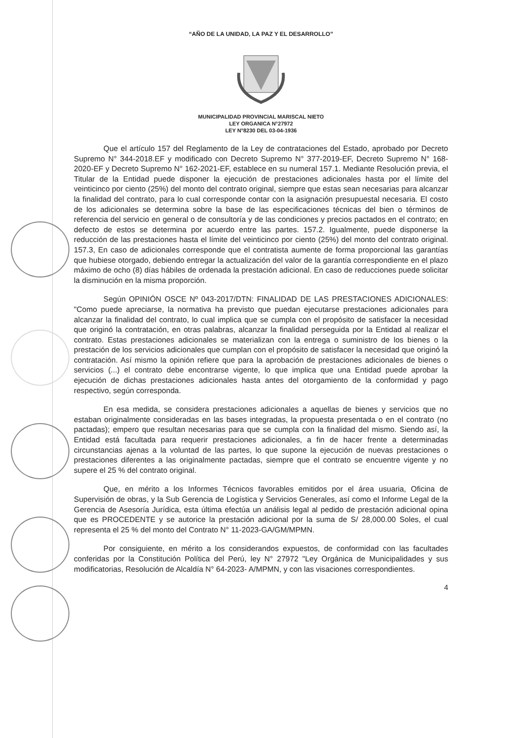“AÑO DE LA UNIDAD, LA PAZ Y EL DESARROLLO”
MUNICIPALIDAD PROVINCIAL MARISCAL NIETO
LEY ORGANICA N°27972
LEY N°8230 DEL 03-04-1936
Que el artículo 157 del Reglamento de la Ley de contrataciones del Estado, aprobado por Decreto Supremo N° 344-2018.EF y modificado con Decreto Supremo N° 377-2019-EF, Decreto Supremo N° 168-2020-EF y Decreto Supremo N° 162-2021-EF, establece en su numeral 157.1. Mediante Resolución previa, el Titular de la Entidad puede disponer la ejecución de prestaciones adicionales hasta por el límite del veinticinco por ciento (25%) del monto del contrato original, siempre que estas sean necesarias para alcanzar la finalidad del contrato, para lo cual corresponde contar con la asignación presupuestal necesaria. El costo de los adicionales se determina sobre la base de las especificaciones técnicas del bien o términos de referencia del servicio en general o de consultoría y de las condiciones y precios pactados en el contrato; en defecto de estos se determina por acuerdo entre las partes. 157.2. Igualmente, puede disponerse la reducción de las prestaciones hasta el límite del veinticinco por ciento (25%) del monto del contrato original. 157.3, En caso de adicionales corresponde que el contratista aumente de forma proporcional las garantías que hubiese otorgado, debiendo entregar la actualización del valor de la garantía correspondiente en el plazo máximo de ocho (8) días hábiles de ordenada la prestación adicional. En caso de reducciones puede solicitar la disminución en la misma proporción.
Según OPINIÓN OSCE Nº 043-2017/DTN: FINALIDAD DE LAS PRESTACIONES ADICIONALES: "Como puede apreciarse, la normativa ha previsto que puedan ejecutarse prestaciones adicionales para alcanzar la finalidad del contrato, lo cual implica que se cumpla con el propósito de satisfacer la necesidad que originó la contratación, en otras palabras, alcanzar la finalidad perseguida por la Entidad al realizar el contrato. Estas prestaciones adicionales se materializan con la entrega o suministro de los bienes o la prestación de los servicios adicionales que cumplan con el propósito de satisfacer la necesidad que originó la contratación. Así mismo la opinión refiere que para la aprobación de prestaciones adicionales de bienes o servicios (...) el contrato debe encontrarse vigente, lo que implica que una Entidad puede aprobar la ejecución de dichas prestaciones adicionales hasta antes del otorgamiento de la conformidad y pago respectivo, según corresponda.
En esa medida, se considera prestaciones adicionales a aquellas de bienes y servicios que no estaban originalmente consideradas en las bases integradas, la propuesta presentada o en el contrato (no pactadas); empero que resultan necesarias para que se cumpla con la finalidad del mismo. Siendo así, la Entidad está facultada para requerir prestaciones adicionales, a fin de hacer frente a determinadas circunstancias ajenas a la voluntad de las partes, lo que supone la ejecución de nuevas prestaciones o prestaciones diferentes a las originalmente pactadas, siempre que el contrato se encuentre vigente y no supere el 25 % del contrato original.
Que, en mérito a los Informes Técnicos favorables emitidos por el área usuaria, Oficina de Supervisión de obras, y la Sub Gerencia de Logística y Servicios Generales, así como el Informe Legal de la Gerencia de Asesoría Jurídica, esta última efectúa un análisis legal al pedido de prestación adicional opina que es PROCEDENTE y se autorice la prestación adicional por la suma de S/ 28,000.00 Soles, el cual representa el 25 % del monto del Contrato N° 11-2023-GA/GM/MPMN.
Por consiguiente, en mérito a los considerandos expuestos, de conformidad con las facultades conferidas por la Constitución Política del Perú, ley N° 27972 "Ley Orgánica de Municipalidades y sus modificatorias, Resolución de Alcaldía N° 64-2023- A/MPMN, y con las visaciones correspondientes.
4